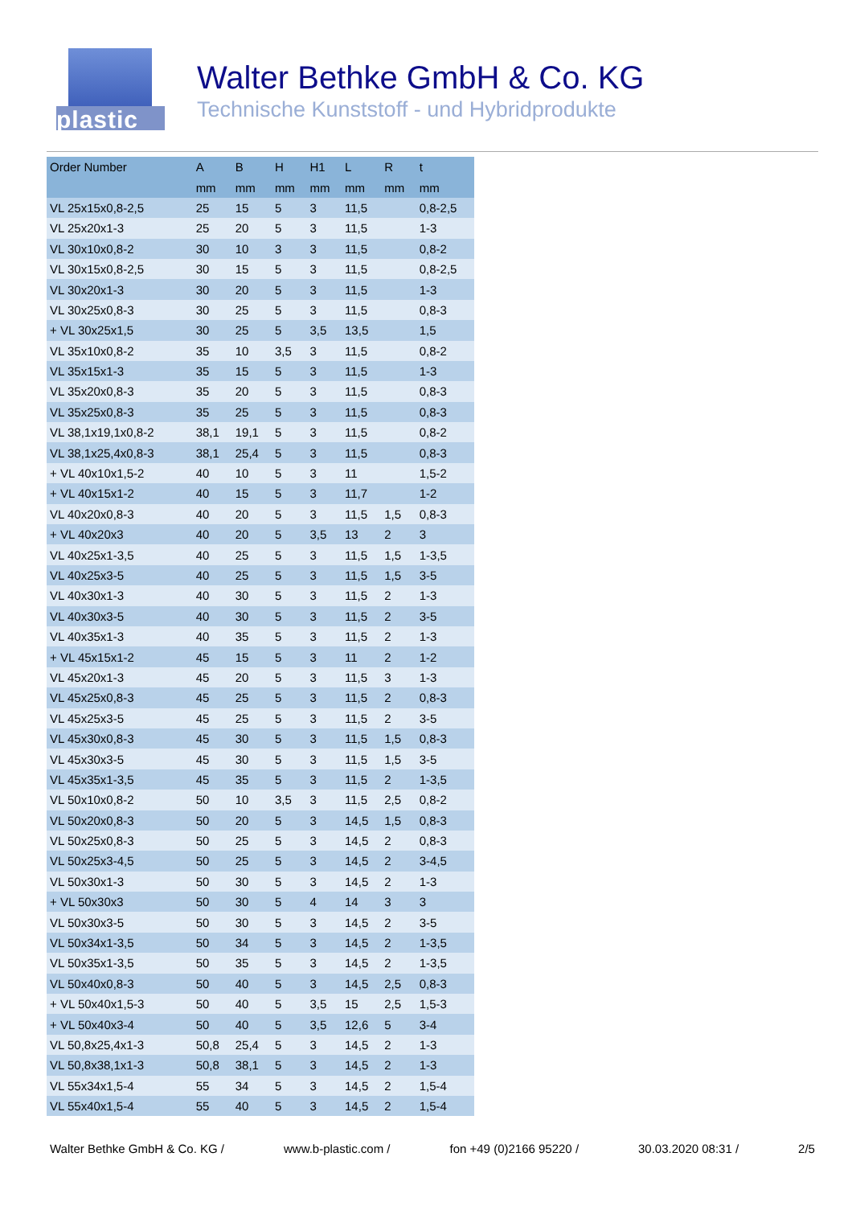plastic
Walter Bethke GmbH & Co. KG
Technische Kunststoff - und Hybridprodukte
| Order Number | A | B | H | H1 | L | R | t |
| --- | --- | --- | --- | --- | --- | --- | --- |
| | mm | mm | mm | mm | mm | mm | mm |
| VL 25x15x0,8-2,5 | 25 | 15 | 5 | 3 | 11,5 | | 0,8-2,5 |
| VL 25x20x1-3 | 25 | 20 | 5 | 3 | 11,5 | | 1-3 |
| VL 30x10x0,8-2 | 30 | 10 | 3 | 3 | 11,5 | | 0,8-2 |
| VL 30x15x0,8-2,5 | 30 | 15 | 5 | 3 | 11,5 | | 0,8-2,5 |
| VL 30x20x1-3 | 30 | 20 | 5 | 3 | 11,5 | | 1-3 |
| VL 30x25x0,8-3 | 30 | 25 | 5 | 3 | 11,5 | | 0,8-3 |
| + VL 30x25x1,5 | 30 | 25 | 5 | 3,5 | 13,5 | | 1,5 |
| VL 35x10x0,8-2 | 35 | 10 | 3,5 | 3 | 11,5 | | 0,8-2 |
| VL 35x15x1-3 | 35 | 15 | 5 | 3 | 11,5 | | 1-3 |
| VL 35x20x0,8-3 | 35 | 20 | 5 | 3 | 11,5 | | 0,8-3 |
| VL 35x25x0,8-3 | 35 | 25 | 5 | 3 | 11,5 | | 0,8-3 |
| VL 38,1x19,1x0,8-2 | 38,1 | 19,1 | 5 | 3 | 11,5 | | 0,8-2 |
| VL 38,1x25,4x0,8-3 | 38,1 | 25,4 | 5 | 3 | 11,5 | | 0,8-3 |
| + VL 40x10x1,5-2 | 40 | 10 | 5 | 3 | 11 | | 1,5-2 |
| + VL 40x15x1-2 | 40 | 15 | 5 | 3 | 11,7 | | 1-2 |
| VL 40x20x0,8-3 | 40 | 20 | 5 | 3 | 11,5 | 1,5 | 0,8-3 |
| + VL 40x20x3 | 40 | 20 | 5 | 3,5 | 13 | 2 | 3 |
| VL 40x25x1-3,5 | 40 | 25 | 5 | 3 | 11,5 | 1,5 | 1-3,5 |
| VL 40x25x3-5 | 40 | 25 | 5 | 3 | 11,5 | 1,5 | 3-5 |
| VL 40x30x1-3 | 40 | 30 | 5 | 3 | 11,5 | 2 | 1-3 |
| VL 40x30x3-5 | 40 | 30 | 5 | 3 | 11,5 | 2 | 3-5 |
| VL 40x35x1-3 | 40 | 35 | 5 | 3 | 11,5 | 2 | 1-3 |
| + VL 45x15x1-2 | 45 | 15 | 5 | 3 | 11 | 2 | 1-2 |
| VL 45x20x1-3 | 45 | 20 | 5 | 3 | 11,5 | 3 | 1-3 |
| VL 45x25x0,8-3 | 45 | 25 | 5 | 3 | 11,5 | 2 | 0,8-3 |
| VL 45x25x3-5 | 45 | 25 | 5 | 3 | 11,5 | 2 | 3-5 |
| VL 45x30x0,8-3 | 45 | 30 | 5 | 3 | 11,5 | 1,5 | 0,8-3 |
| VL 45x30x3-5 | 45 | 30 | 5 | 3 | 11,5 | 1,5 | 3-5 |
| VL 45x35x1-3,5 | 45 | 35 | 5 | 3 | 11,5 | 2 | 1-3,5 |
| VL 50x10x0,8-2 | 50 | 10 | 3,5 | 3 | 11,5 | 2,5 | 0,8-2 |
| VL 50x20x0,8-3 | 50 | 20 | 5 | 3 | 14,5 | 1,5 | 0,8-3 |
| VL 50x25x0,8-3 | 50 | 25 | 5 | 3 | 14,5 | 2 | 0,8-3 |
| VL 50x25x3-4,5 | 50 | 25 | 5 | 3 | 14,5 | 2 | 3-4,5 |
| VL 50x30x1-3 | 50 | 30 | 5 | 3 | 14,5 | 2 | 1-3 |
| + VL 50x30x3 | 50 | 30 | 5 | 4 | 14 | 3 | 3 |
| VL 50x30x3-5 | 50 | 30 | 5 | 3 | 14,5 | 2 | 3-5 |
| VL 50x34x1-3,5 | 50 | 34 | 5 | 3 | 14,5 | 2 | 1-3,5 |
| VL 50x35x1-3,5 | 50 | 35 | 5 | 3 | 14,5 | 2 | 1-3,5 |
| VL 50x40x0,8-3 | 50 | 40 | 5 | 3 | 14,5 | 2,5 | 0,8-3 |
| + VL 50x40x1,5-3 | 50 | 40 | 5 | 3,5 | 15 | 2,5 | 1,5-3 |
| + VL 50x40x3-4 | 50 | 40 | 5 | 3,5 | 12,6 | 5 | 3-4 |
| VL 50,8x25,4x1-3 | 50,8 | 25,4 | 5 | 3 | 14,5 | 2 | 1-3 |
| VL 50,8x38,1x1-3 | 50,8 | 38,1 | 5 | 3 | 14,5 | 2 | 1-3 |
| VL 55x34x1,5-4 | 55 | 34 | 5 | 3 | 14,5 | 2 | 1,5-4 |
| VL 55x40x1,5-4 | 55 | 40 | 5 | 3 | 14,5 | 2 | 1,5-4 |
Walter Bethke GmbH & Co. KG / www.b-plastic.com / fon +49 (0)2166 95220 / 30.03.2020 08:31 / 2/5